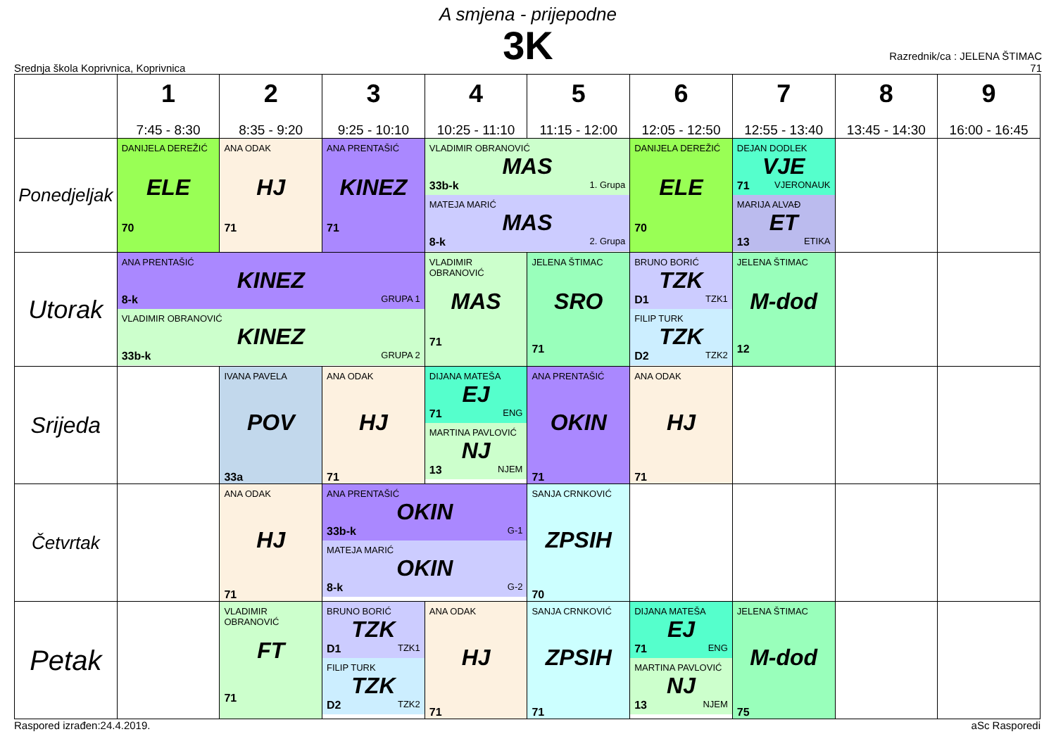A smjena - prijepodne
3K
Srednja škola Koprivnica, Koprivnica
Razrednik/ca : JELENA ŠTIMAC
71
| | 1 7:45 - 8:30 | 2 8:35 - 9:20 | 3 9:25 - 10:10 | 4 10:25 - 11:10 | 5 11:15 - 12:00 | 6 12:05 - 12:50 | 7 12:55 - 13:40 | 8 13:45 - 14:30 | 9 16:00 - 16:45 |
| --- | --- | --- | --- | --- | --- | --- | --- | --- | --- |
| Ponedjeljak | DANIJELA DEREŽIĆ ELE 70 | ANA ODAK HJ 71 | ANA PRENTAŠIĆ KINEZ 71 | VLADIMIR OBRANOVIĆ MAS 33b-k 1. Grupa MATEJA MARIĆ MAS 8-k 2. Grupa | | DANIJELA DEREŽIĆ ELE 70 | DEJAN DODLEK VJE 71 VJERONAUK MARIJA ALVAĐ ET 13 ETIKA | | |
| Utorak | ANA PRENTAŠIĆ KINEZ 8-k GRUPA 1 VLADIMIR OBRANOVIĆ KINEZ 33b-k GRUPA 2 | | | VLADIMIR OBRANOVIĆ MAS 71 | JELENA ŠTIMAC SRO 71 | BRUNO BORIĆ TZK D1 TZK1 FILIP TURK TZK D2 TZK2 | JELENA ŠTIMAC M-dod 12 | | |
| Srijeda | | IVANA PAVELA POV 33a | ANA ODAK HJ 71 | DIJANA MATEŠA EJ 71 ENG MARTINA PAVLOVIĆ NJ 13 NJEM | ANA PRENTAŠIĆ OKIN 71 | ANA ODAK HJ 71 | | | |
| Četvrtak | | ANA ODAK HJ 71 | ANA PRENTAŠIĆ OKIN 33b-k G-1 MATEJA MARIĆ OKIN 8-k G-2 | | SANJA CRNKOVIĆ ZPSIH 70 | | | | |
| Petak | | VLADIMIR OBRANOVIĆ FT 71 | BRUNO BORIĆ TZK D1 TZK1 FILIP TURK TZK D2 TZK2 | ANA ODAK HJ 71 | SANJA CRNKOVIĆ ZPSIH 71 | DIJANA MATEŠA EJ 71 ENG MARTINA PAVLOVIĆ NJ 13 NJEM | JELENA ŠTIMAC M-dod 75 | | |
Raspored izrađen:24.4.2019. aSc Rasporedi